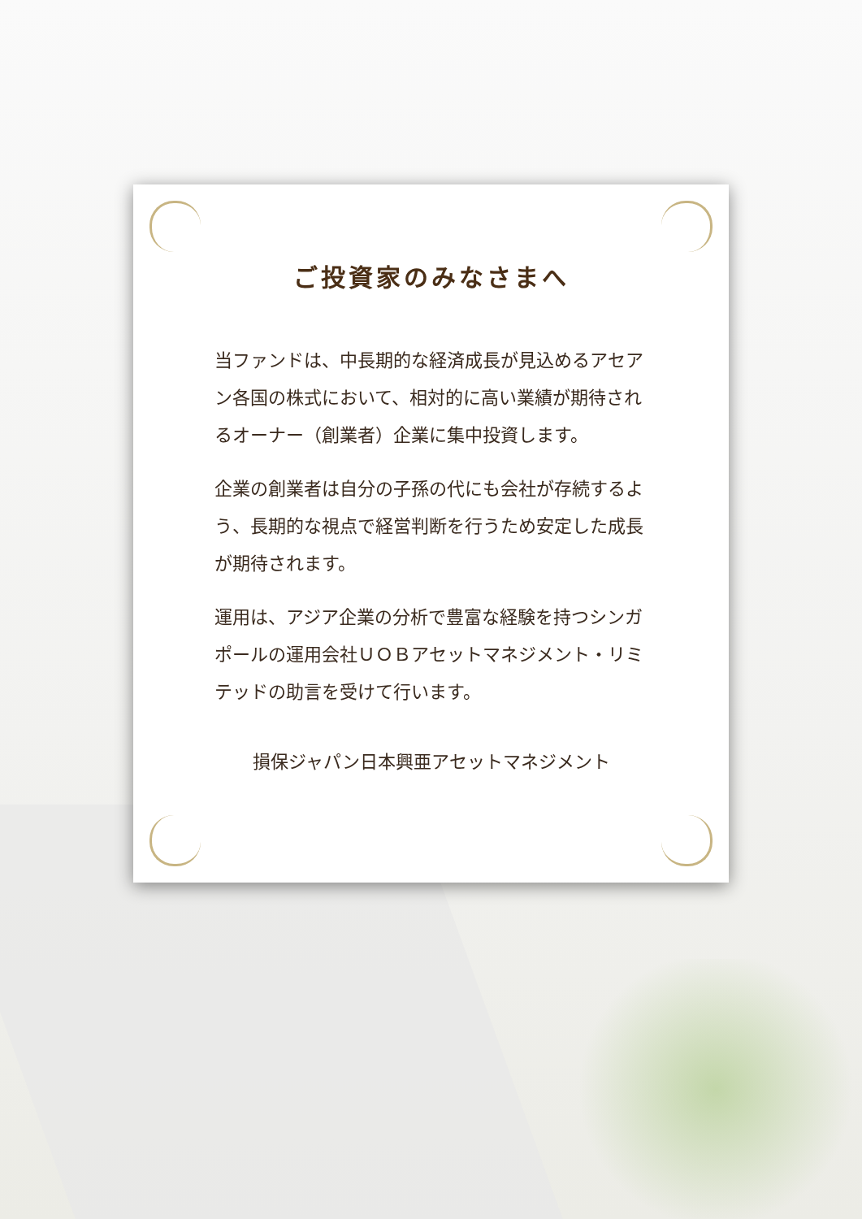ご投資家のみなさまへ
当ファンドは、中長期的な経済成長が見込めるアセアン各国の株式において、相対的に高い業績が期待されるオーナー（創業者）企業に集中投資します。
企業の創業者は自分の子孫の代にも会社が存続するよう、長期的な視点で経営判断を行うため安定した成長が期待されます。
運用は、アジア企業の分析で豊富な経験を持つシンガポールの運用会社ＵＯＢアセットマネジメント・リミテッドの助言を受けて行います。
損保ジャパン日本興亜アセットマネジメント